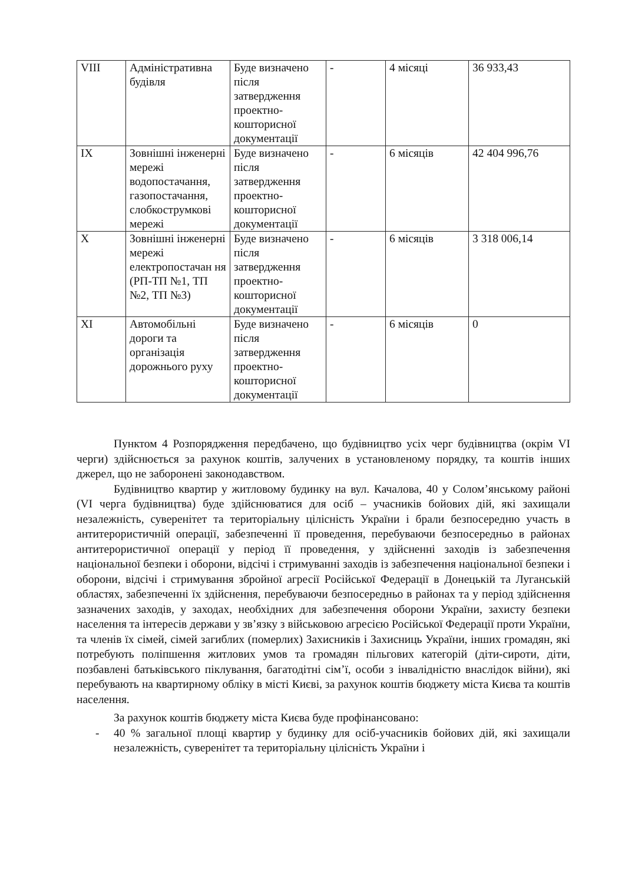| VIII | Адміністративна будівля | Буде визначено після затвердження проектно-кошторисної документації | - | 4 місяці | 36 933,43 |
| IX | Зовнішні інженерні мережі водопостачання, газопостачання, слобкострумкові мережі | Буде визначено після затвердження проектно-кошторисної документації | - | 6 місяців | 42 404 996,76 |
| X | Зовнішні інженерні мережі електропостачан ня (РП-ТП №1, ТП №2, ТП №3) | Буде визначено після затвердження проектно-кошторисної документації | - | 6 місяців | 3 318 006,14 |
| XI | Автомобільні дороги та організація дорожнього руху | Буде визначено після затвердження проектно-кошторисної документації | - | 6 місяців | 0 |
Пунктом 4 Розпорядження передбачено, що будівництво усіх черг будівництва (окрім VI черги) здійснюється за рахунок коштів, залучених в установленому порядку, та коштів інших джерел, що не заборонені законодавством.
Будівництво квартир у житловому будинку на вул. Качалова, 40 у Солом’янському районі (VI черга будівництва) буде здійснюватися для осіб – учасників бойових дій, які захищали незалежність, суверенітет та територіальну цілісність України і брали безпосередню участь в антитерористичній операції, забезпеченні її проведення, перебуваючи безпосередньо в районах антитерористичної операції у період її проведення, у здійсненні заходів із забезпечення національної безпеки і оборони, відсічі і стримуванні заходів із забезпечення національної безпеки і оборони, відсічі і стримування збройної агресії Російської Федерації в Донецькій та Луганській областях, забезпеченні їх здійснення, перебуваючи безпосередньо в районах та у період здійснення зазначених заходів, у заходах, необхідних для забезпечення оборони України, захисту безпеки населення та інтересів держави у зв’язку з військовою агресією Російської Федерації проти України, та членів їх сімей, сімей загиблих (померлих) Захисників і Захисниць України, інших громадян, які потребують поліпшення житлових умов та громадян пільгових категорій (діти-сироти, діти, позбавлені батьківського піклування, багатодітні сім’ї, особи з інвалідністю внаслідок війни), які перебувають на квартирному обліку в місті Києві, за рахунок коштів бюджету міста Києва та коштів населення.
За рахунок коштів бюджету міста Києва буде профінансовано:
- 40 % загальної площі квартир у будинку для осіб-учасників бойових дій, які захищали незалежність, суверенітет та територіальну цілісність України і